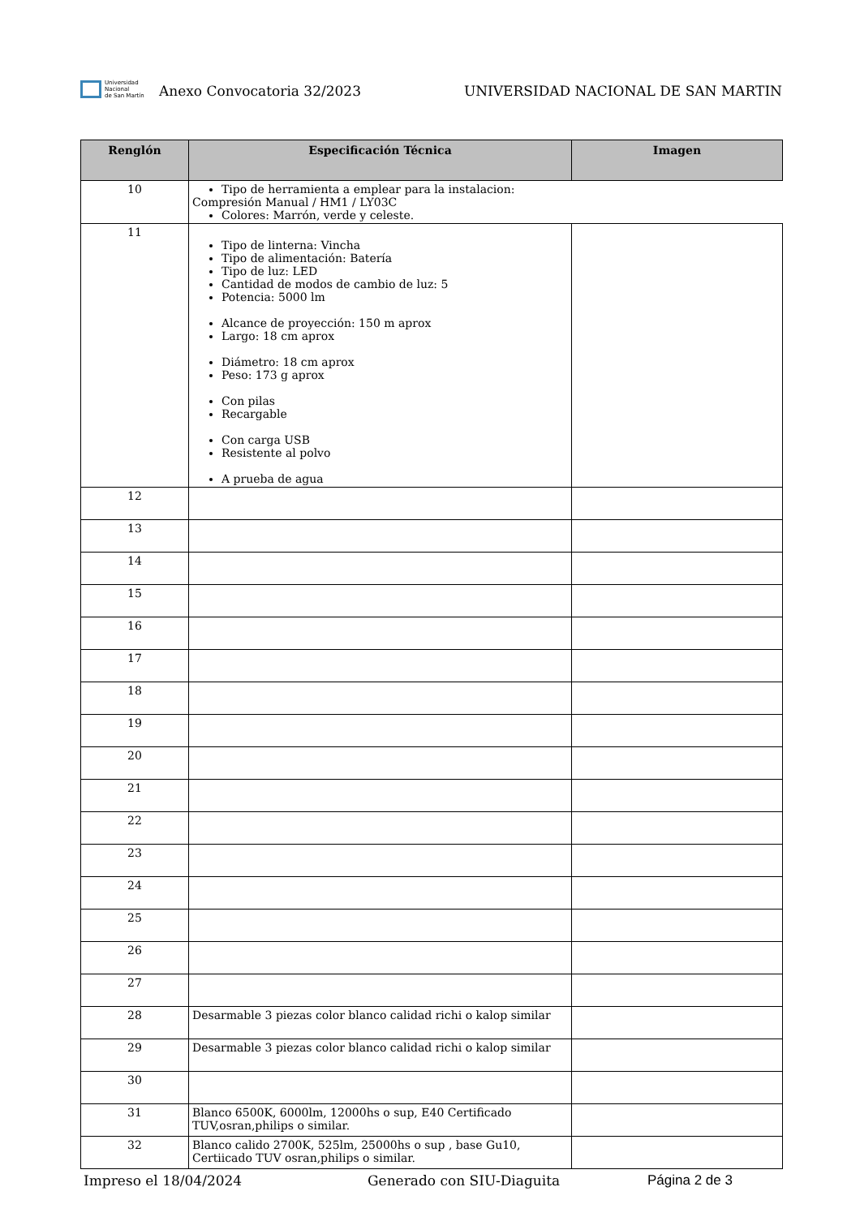Universidad
Nacional
de San Martín
Anexo Convocatoria 32/2023
UNIVERSIDAD NACIONAL DE SAN MARTIN
| Renglón | Especificación Técnica | Imagen |
| --- | --- | --- |
| 10 | Tipo de herramienta a emplear para la instalacion: Compresión Manual / HM1 / LY03C Colores: Marrón, verde y celeste. | |
| 11 | Tipo de linterna: Vincha Tipo de alimentación: Batería Tipo de luz: LED Cantidad de modos de cambio de luz: 5 Potencia: 5000 lm Alcance de proyección: 150 m aprox Largo: 18 cm aprox Diámetro: 18 cm aprox Peso: 173 g aprox Con pilas Recargable Con carga USB Resistente al polvo A prueba de agua | |
| 12 | | |
| 13 | | |
| 14 | | |
| 15 | | |
| 16 | | |
| 17 | | |
| 18 | | |
| 19 | | |
| 20 | | |
| 21 | | |
| 22 | | |
| 23 | | |
| 24 | | |
| 25 | | |
| 26 | | |
| 27 | | |
| 28 | Desarmable 3 piezas color blanco calidad richi o kalop similar | |
| 29 | Desarmable 3 piezas color blanco calidad richi o kalop similar | |
| 30 | | |
| 31 | Blanco 6500K, 6000lm, 12000hs o sup, E40 Certificado TUV,osran,philips o similar. | |
| 32 | Blanco calido 2700K, 525lm, 25000hs o sup , base Gu10, Certiicado TUV osran,philips o similar. | |
Impreso el 18/04/2024 Generado con SIU-Diaguita Página 2 de 3